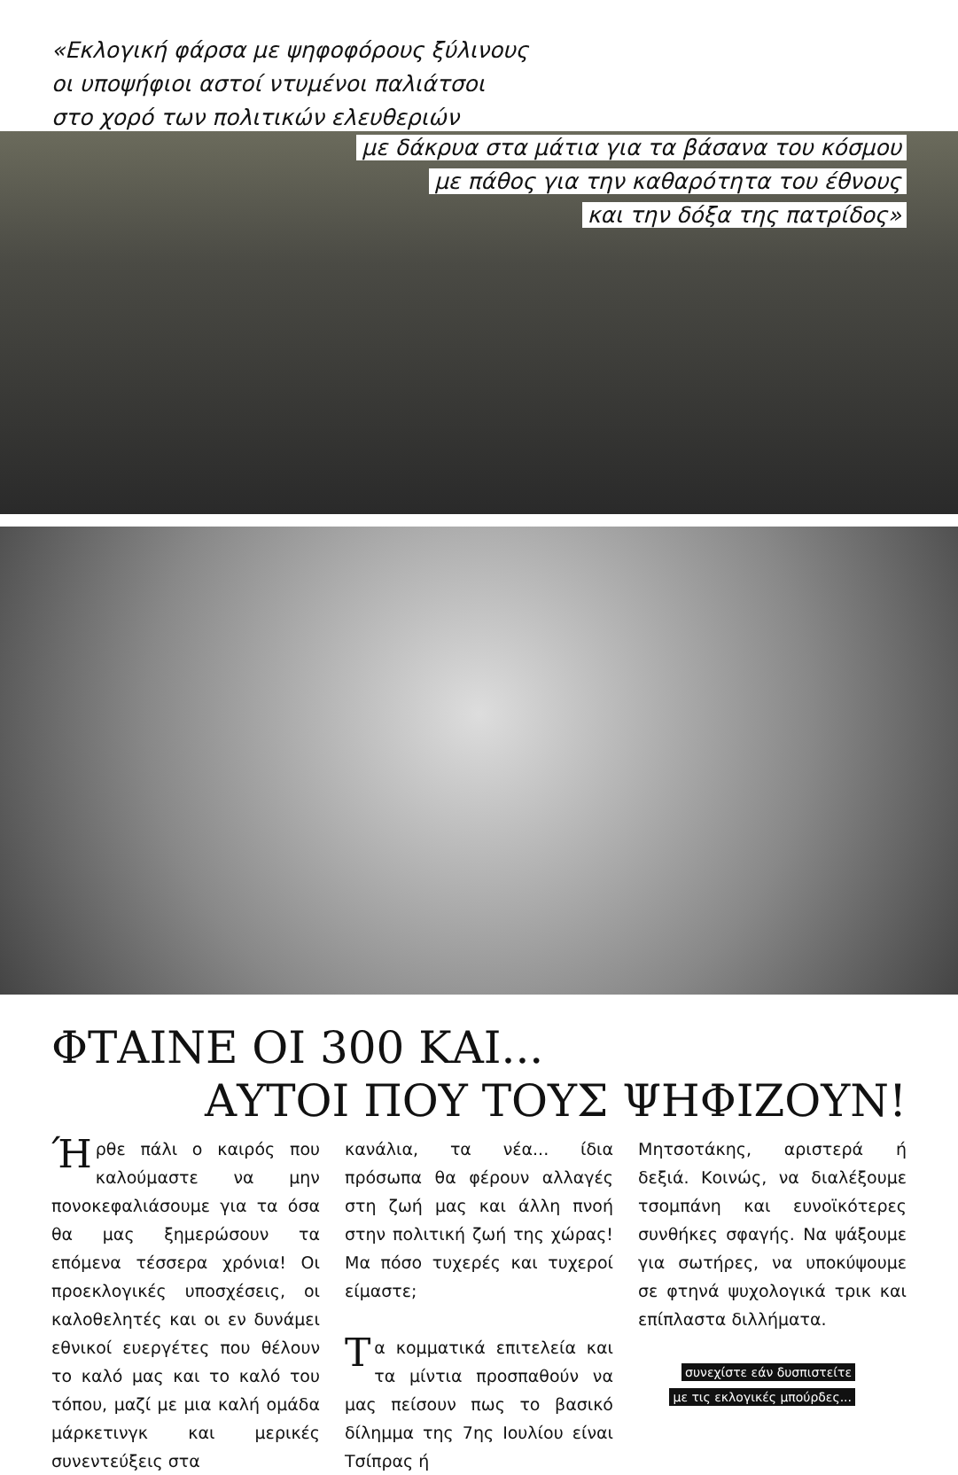«Εκλογική φάρσα με ψηφοφόρους ξύλινους
οι υποψήφιοι αστοί ντυμένοι παλιάτσοι
στο χορό των πολιτικών ελευθεριών
με δάκρυα στα μάτια για τα βάσανα του κόσμου
με πάθος για την καθαρότητα του έθνους
και την δόξα της πατρίδος»
ΦΤΑΙΝΕ ΟΙ 300 ΚΑΙ...
ΑΥΤΟΙ ΠΟΥ ΤΟΥΣ ΨΗΦΙΖΟΥΝ!
Ήρθε πάλι ο καιρός που καλούμαστε να μην πονοκεφαλιάσουμε για τα όσα θα μας ξημερώσουν τα επόμενα τέσσερα χρόνια! Οι προεκλογικές υποσχέσεις, οι καλοθελητές και οι εν δυνάμει εθνικοί ευεργέτες που θέλουν το καλό μας και το καλό του τόπου, μαζί με μια καλή ομάδα μάρκετινγκ και μερικές συνεντεύξεις στα
κανάλια, τα νέα... ίδια πρόσωπα θα φέρουν αλλαγές στη ζωή μας και άλλη πνοή στην πολιτική ζωή της χώρας! Μα πόσο τυχερές και τυχεροί είμαστε;
Τα κομματικά επιτελεία και τα μίντια προσπαθούν να μας πείσουν πως το βασικό δίλημμα της 7ης Ιουλίου είναι Τσίπρας ή
Μητσοτάκης, αριστερά ή δεξιά. Κοινώς, να διαλέξουμε τσομπάνη και ευνοϊκότερες συνθήκες σφαγής. Να ψάξουμε για σωτήρες, να υποκύψουμε σε φτηνά ψυχολογικά τρικ και επίπλαστα διλλήματα.
συνεχίστε εάν δυσπιστείτε
με τις εκλογικές μπούρδες...